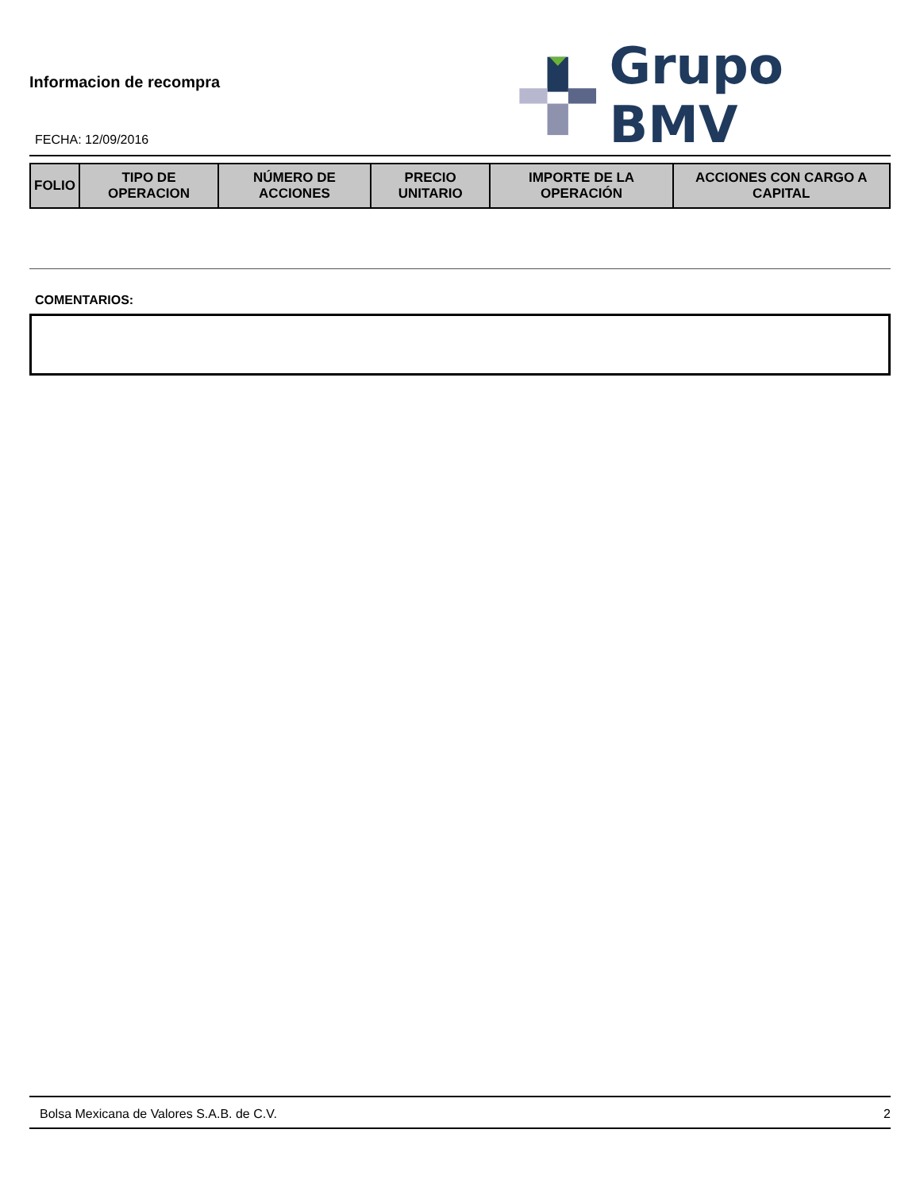Informacion de recompra
FECHA: 12/09/2016
Grupo BMV
| FOLIO | TIPO DE OPERACION | NÚMERO DE ACCIONES | PRECIO UNITARIO | IMPORTE DE LA OPERACIÓN | ACCIONES CON CARGO A CAPITAL |
| --- | --- | --- | --- | --- | --- |
COMENTARIOS:
Bolsa Mexicana de Valores S.A.B. de C.V. 2